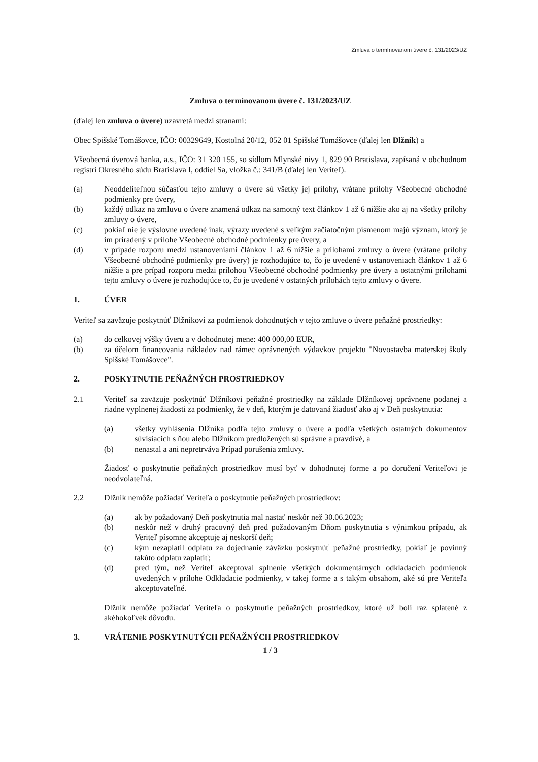Zmluva o termínovanom úvere č. 131/2023/UZ
Zmluva o termínovanom úvere č. 131/2023/UZ
(ďalej len zmluva o úvere) uzavretá medzi stranami:
Obec Spišské Tomášovce, IČO: 00329649, Kostolná 20/12, 052 01 Spišské Tomášovce (ďalej len Dlžník) a
Všeobecná úverová banka, a.s., IČO: 31 320 155, so sídlom Mlynské nivy 1, 829 90 Bratislava, zapísaná v obchodnom registri Okresného súdu Bratislava I, oddiel Sa, vložka č.: 341/B (ďalej len Veriteľ).
(a) Neoddeliteľnou súčasťou tejto zmluvy o úvere sú všetky jej prílohy, vrátane prílohy Všeobecné obchodné podmienky pre úvery,
(b) každý odkaz na zmluvu o úvere znamená odkaz na samotný text článkov 1 až 6 nižšie ako aj na všetky prílohy zmluvy o úvere,
(c) pokiaľ nie je výslovne uvedené inak, výrazy uvedené s veľkým začiatočným písmenom majú význam, ktorý je im priradený v prílohe Všeobecné obchodné podmienky pre úvery, a
(d) v prípade rozporu medzi ustanoveniami článkov 1 až 6 nižšie a prílohami zmluvy o úvere (vrátane prílohy Všeobecné obchodné podmienky pre úvery) je rozhodujúce to, čo je uvedené v ustanoveniach článkov 1 až 6 nižšie a pre prípad rozporu medzi prílohou Všeobecné obchodné podmienky pre úvery a ostatnými prílohami tejto zmluvy o úvere je rozhodujúce to, čo je uvedené v ostatných prílohách tejto zmluvy o úvere.
1. ÚVER
Veriteľ sa zaväzuje poskytnúť Dlžníkovi za podmienok dohodnutých v tejto zmluve o úvere peňažné prostriedky:
(a) do celkovej výšky úveru a v dohodnutej mene: 400 000,00 EUR,
(b) za účelom financovania nákladov nad rámec oprávnených výdavkov projektu "Novostavba materskej školy Spišské Tomášovce".
2. POSKYTNUTIE PEŇAŽNÝCH PROSTRIEDKOV
2.1 Veriteľ sa zaväzuje poskytnúť Dlžníkovi peňažné prostriedky na základe Dlžníkovej oprávnene podanej a riadne vyplnenej žiadosti za podmienky, že v deň, ktorým je datovaná žiadosť ako aj v Deň poskytnutia:
(a) všetky vyhlásenia Dlžníka podľa tejto zmluvy o úvere a podľa všetkých ostatných dokumentov súvisiacich s ňou alebo Dlžníkom predložených sú správne a pravdivé, a
(b) nenastal a ani nepretrváva Prípad porušenia zmluvy.
Žiadosť o poskytnutie peňažných prostriedkov musí byť v dohodnutej forme a po doručení Veriteľovi je neodvolateľná.
2.2 Dlžník nemôže požiadať Veriteľa o poskytnutie peňažných prostriedkov:
(a) ak by požadovaný Deň poskytnutia mal nastať neskôr než 30.06.2023;
(b) neskôr než v druhý pracovný deň pred požadovaným Dňom poskytnutia s výnimkou prípadu, ak Veriteľ písomne akceptuje aj neskorší deň;
(c) kým nezaplatil odplatu za dojednanie záväzku poskytnúť peňažné prostriedky, pokiaľ je povinný takúto odplatu zaplatiť;
(d) pred tým, než Veriteľ akceptoval splnenie všetkých dokumentárnych odkladacích podmienok uvedených v prílohe Odkladacie podmienky, v takej forme a s takým obsahom, aké sú pre Veriteľa akceptovateľné.
Dlžník nemôže požiadať Veriteľa o poskytnutie peňažných prostriedkov, ktoré už boli raz splatené z akéhokoľvek dôvodu.
3. VRÁTENIE POSKYTNUTÝCH PEŇAŽNÝCH PROSTRIEDKOV
1 / 3